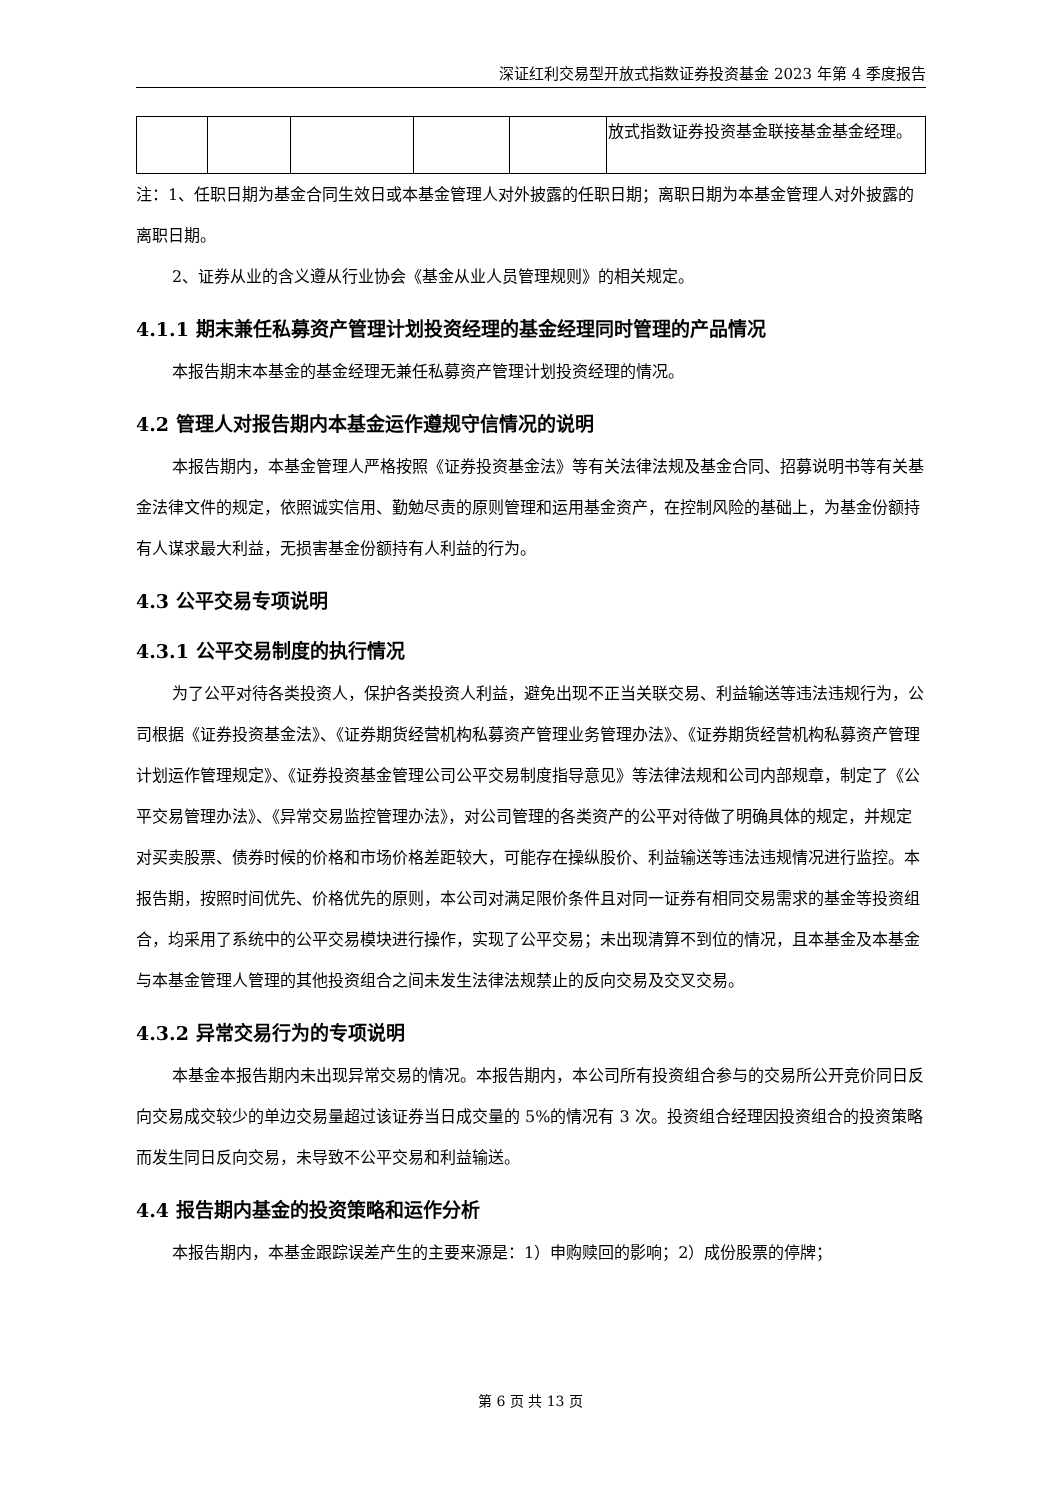深证红利交易型开放式指数证券投资基金 2023 年第 4 季度报告
| | | | | | 放式指数证券投资基金联接基金基金经理。 |
注：1、任职日期为基金合同生效日或本基金管理人对外披露的任职日期；离职日期为本基金管理人对外披露的离职日期。
2、证券从业的含义遵从行业协会《基金从业人员管理规则》的相关规定。
4.1.1 期末兼任私募资产管理计划投资经理的基金经理同时管理的产品情况
本报告期末本基金的基金经理无兼任私募资产管理计划投资经理的情况。
4.2 管理人对报告期内本基金运作遵规守信情况的说明
本报告期内，本基金管理人严格按照《证券投资基金法》等有关法律法规及基金合同、招募说明书等有关基金法律文件的规定，依照诚实信用、勤勉尽责的原则管理和运用基金资产，在控制风险的基础上，为基金份额持有人谋求最大利益，无损害基金份额持有人利益的行为。
4.3 公平交易专项说明
4.3.1 公平交易制度的执行情况
为了公平对待各类投资人，保护各类投资人利益，避免出现不正当关联交易、利益输送等违法违规行为，公司根据《证券投资基金法》、《证券期货经营机构私募资产管理业务管理办法》、《证券期货经营机构私募资产管理计划运作管理规定》、《证券投资基金管理公司公平交易制度指导意见》等法律法规和公司内部规章，制定了《公平交易管理办法》、《异常交易监控管理办法》，对公司管理的各类资产的公平对待做了明确具体的规定，并规定对买卖股票、债券时候的价格和市场价格差距较大，可能存在操纵股价、利益输送等违法违规情况进行监控。本报告期，按照时间优先、价格优先的原则，本公司对满足限价条件且对同一证券有相同交易需求的基金等投资组合，均采用了系统中的公平交易模块进行操作，实现了公平交易；未出现清算不到位的情况，且本基金及本基金与本基金管理人管理的其他投资组合之间未发生法律法规禁止的反向交易及交叉交易。
4.3.2 异常交易行为的专项说明
本基金本报告期内未出现异常交易的情况。本报告期内，本公司所有投资组合参与的交易所公开竞价同日反向交易成交较少的单边交易量超过该证券当日成交量的 5%的情况有 3 次。投资组合经理因投资组合的投资策略而发生同日反向交易，未导致不公平交易和利益输送。
4.4 报告期内基金的投资策略和运作分析
本报告期内，本基金跟踪误差产生的主要来源是：1）申购赎回的影响；2）成份股票的停牌；
第 6 页 共 13 页